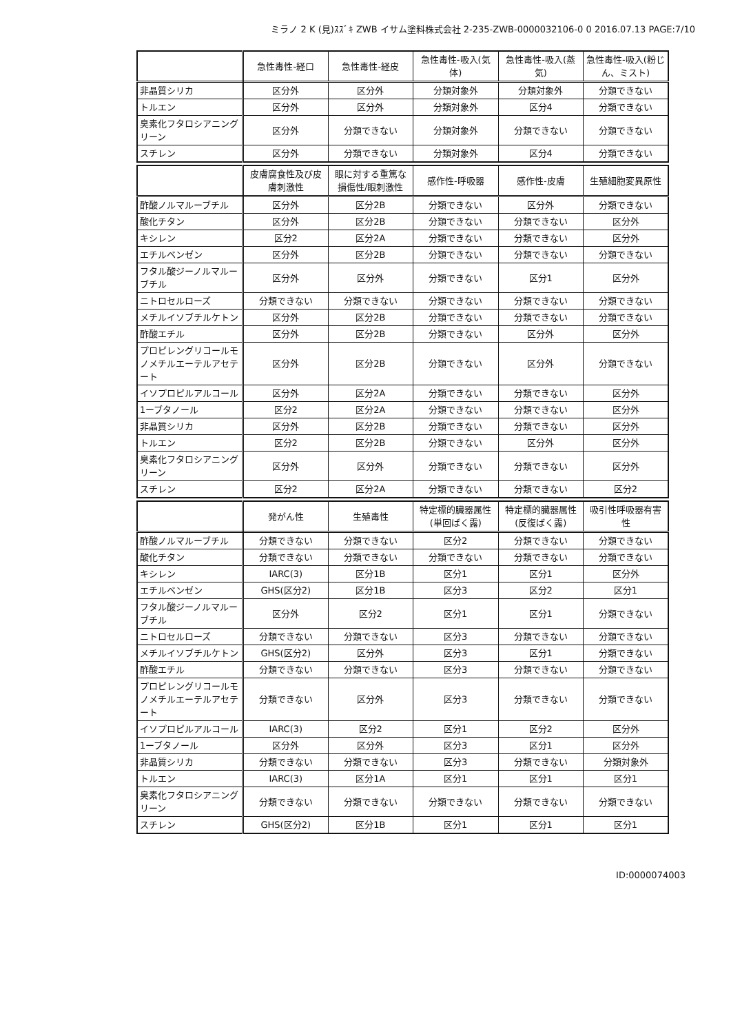ミラノ 2 K (見)ｽｽﾞｷ ZWB イサム塗料株式会社 2-235-ZWB-0000032106-0 0 2016.07.13 PAGE:7/10
| | 急性毒性-経口 | 急性毒性-経皮 | 急性毒性-吸入(気体) | 急性毒性-吸入(蒸気) | 急性毒性-吸入(粉じん、ミスト) |
| --- | --- | --- | --- | --- | --- |
| 非晶質シリカ | 区分外 | 区分外 | 分類対象外 | 分類対象外 | 分類できない |
| トルエン | 区分外 | 区分外 | 分類対象外 | 区分4 | 分類できない |
| 臭素化フタロシアニングリーン | 区分外 | 分類できない | 分類対象外 | 分類できない | 分類できない |
| スチレン | 区分外 | 分類できない | 分類対象外 | 区分4 | 分類できない |
| | 皮膚腐食性及び皮膚刺激性 | 眼に対する重篤な損傷性/眼刺激性 | 感作性-呼吸器 | 感作性-皮膚 | 生殖細胞変異原性 |
| --- | --- | --- | --- | --- | --- |
| 酢酸ノルマルーブチル | 区分外 | 区分2B | 分類できない | 区分外 | 分類できない |
| 酸化チタン | 区分外 | 区分2B | 分類できない | 分類できない | 区分外 |
| キシレン | 区分2 | 区分2A | 分類できない | 分類できない | 区分外 |
| エチルベンゼン | 区分外 | 区分2B | 分類できない | 分類できない | 分類できない |
| フタル酸ジーノルマルーブチル | 区分外 | 区分外 | 分類できない | 区分1 | 区分外 |
| ニトロセルローズ | 分類できない | 分類できない | 分類できない | 分類できない | 分類できない |
| メチルイソブチルケトン | 区分外 | 区分2B | 分類できない | 分類できない | 分類できない |
| 酢酸エチル | 区分外 | 区分2B | 分類できない | 区分外 | 区分外 |
| プロピレングリコールモノメチルエーテルアセテート | 区分外 | 区分2B | 分類できない | 区分外 | 分類できない |
| イソプロピルアルコール | 区分外 | 区分2A | 分類できない | 分類できない | 区分外 |
| 1ーブタノール | 区分2 | 区分2A | 分類できない | 分類できない | 区分外 |
| 非晶質シリカ | 区分外 | 区分2B | 分類できない | 分類できない | 区分外 |
| トルエン | 区分2 | 区分2B | 分類できない | 区分外 | 区分外 |
| 臭素化フタロシアニングリーン | 区分外 | 区分外 | 分類できない | 分類できない | 区分外 |
| スチレン | 区分2 | 区分2A | 分類できない | 分類できない | 区分2 |
| | 発がん性 | 生殖毒性 | 特定標的臓器属性(単回ばく露) | 特定標的臓器属性(反復ばく露) | 吸引性呼吸器有害性 |
| --- | --- | --- | --- | --- | --- |
| 酢酸ノルマルーブチル | 分類できない | 分類できない | 区分2 | 分類できない | 分類できない |
| 酸化チタン | 分類できない | 分類できない | 分類できない | 分類できない | 分類できない |
| キシレン | IARC(3) | 区分1B | 区分1 | 区分1 | 区分外 |
| エチルベンゼン | GHS(区分2) | 区分1B | 区分3 | 区分2 | 区分1 |
| フタル酸ジーノルマルーブチル | 区分外 | 区分2 | 区分1 | 区分1 | 分類できない |
| ニトロセルローズ | 分類できない | 分類できない | 区分3 | 分類できない | 分類できない |
| メチルイソブチルケトン | GHS(区分2) | 区分外 | 区分3 | 区分1 | 分類できない |
| 酢酸エチル | 分類できない | 分類できない | 区分3 | 分類できない | 分類できない |
| プロピレングリコールモノメチルエーテルアセテート | 分類できない | 区分外 | 区分3 | 分類できない | 分類できない |
| イソプロピルアルコール | IARC(3) | 区分2 | 区分1 | 区分2 | 区分外 |
| 1ーブタノール | 区分外 | 区分外 | 区分3 | 区分1 | 区分外 |
| 非晶質シリカ | 分類できない | 分類できない | 区分3 | 分類できない | 分類対象外 |
| トルエン | IARC(3) | 区分1A | 区分1 | 区分1 | 区分1 |
| 臭素化フタロシアニングリーン | 分類できない | 分類できない | 分類できない | 分類できない | 分類できない |
| スチレン | GHS(区分2) | 区分1B | 区分1 | 区分1 | 区分1 |
ID:0000074003